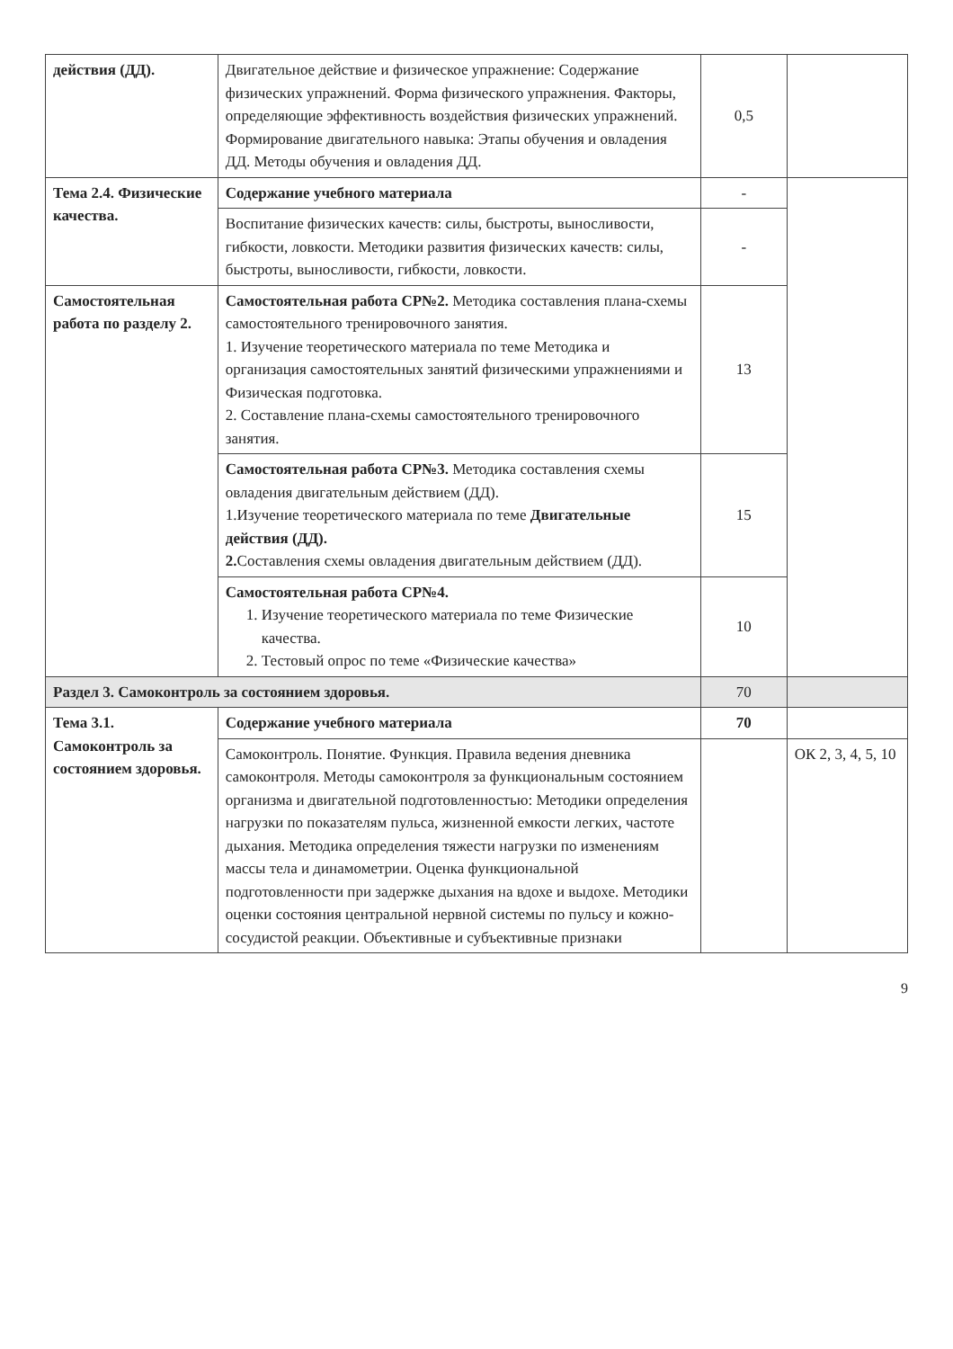| действия (ДД). | Двигательное действие и физическое упражнение: Содержание физических упражнений. Форма физического упражнения. Факторы, определяющие эффективность воздействия физических упражнений. Формирование двигательного навыка: Этапы обучения и овладения ДД. Методы обучения и овладения ДД. | 0,5 | |
| Тема 2.4. Физические качества. | Содержание учебного материала | - | |
| | Воспитание физических качеств: силы, быстроты, выносливости, гибкости, ловкости. Методики развития физических качеств: силы, быстроты, выносливости, гибкости, ловкости. | - | |
| Самостоятельная работа по разделу 2. | Самостоятельная работа СР№2. Методика составления плана-схемы самостоятельного тренировочного занятия. 1. Изучение теоретического материала по теме Методика и организация самостоятельных занятий физическими упражнениями и Физическая подготовка. 2. Составление плана-схемы самостоятельного тренировочного занятия. | 13 | |
| | Самостоятельная работа СР№3. Методика составления схемы овладения двигательным действием (ДД). 1.Изучение теоретического материала по теме Двигательные действия (ДД). 2. Составления схемы овладения двигательным действием (ДД). | 15 | |
| | Самостоятельная работа СР№4. 1. Изучение теоретического материала по теме Физические качества. 2. Тестовый опрос по теме «Физические качества» | 10 | |
| Раздел 3. Самоконтроль за состоянием здоровья. | | 70 | |
| Тема 3.1. Самоконтроль за состоянием здоровья. | Содержание учебного материала | 70 | |
| | Самоконтроль. Понятие. Функция. Правила ведения дневника самоконтроля. Методы самоконтроля за функциональным состоянием организма и двигательной подготовленностью: Методики определения нагрузки по показателям пульса, жизненной емкости легких, частоте дыхания. Методика определения тяжести нагрузки по изменениям массы тела и динамометрии. Оценка функциональной подготовленности при задержке дыхания на вдохе и выдохе. Методики оценки состояния центральной нервной системы по пульсу и кожно-сосудистой реакции. Объективные и субъективные признаки | | ОК 2, 3, 4, 5, 10 |
9